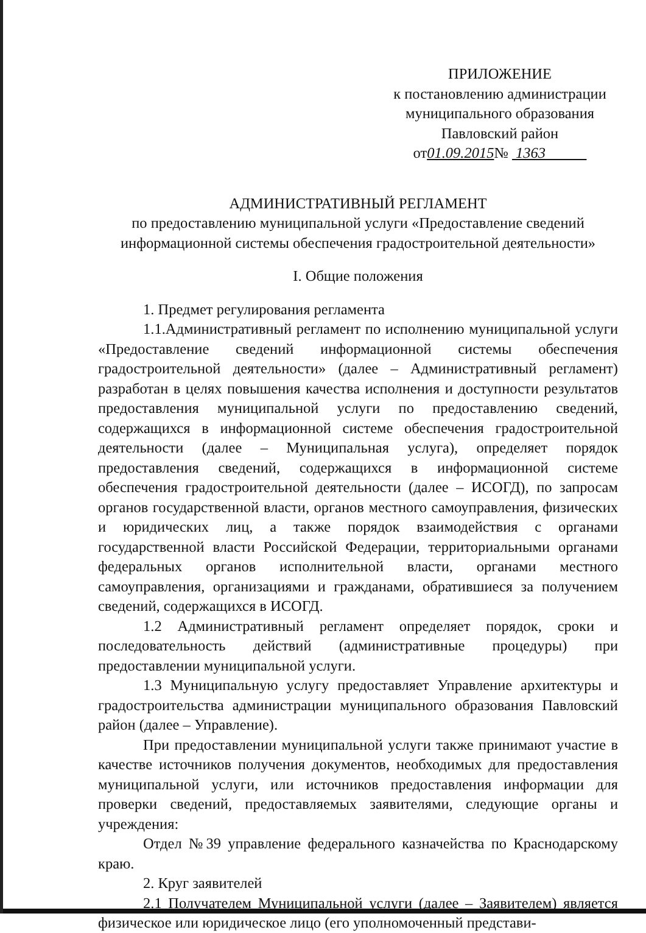ПРИЛОЖЕНИЕ
к постановлению администрации
муниципального образования
Павловский район
от01.09.2015№ 1363
АДМИНИСТРАТИВНЫЙ РЕГЛАМЕНТ
по предоставлению муниципальной услуги «Предоставление сведений информационной системы обеспечения градостроительной деятельности»
I. Общие положения
1. Предмет регулирования регламента
1.1.Административный регламент по исполнению муниципальной услуги «Предоставление сведений информационной системы обеспечения градостроительной деятельности» (далее – Административный регламент) разработан в целях повышения качества исполнения и доступности результатов предоставления муниципальной услуги по предоставлению сведений, содержащихся в информационной системе обеспечения градостроительной деятельности (далее – Муниципальная услуга), определяет порядок предоставления сведений, содержащихся в информационной системе обеспечения градостроительной деятельности (далее – ИСОГД), по запросам органов государственной власти, органов местного самоуправления, физических и юридических лиц, а также порядок взаимодействия с органами государственной власти Российской Федерации, территориальными органами федеральных органов исполнительной власти, органами местного самоуправления, организациями и гражданами, обратившиеся за получением сведений, содержащихся в ИСОГД.
1.2 Административный регламент определяет порядок, сроки и последовательность действий (административные процедуры) при предоставлении муниципальной услуги.
1.3 Муниципальную услугу предоставляет Управление архитектуры и градостроительства администрации муниципального образования Павловский район (далее – Управление).
При предоставлении муниципальной услуги также принимают участие в качестве источников получения документов, необходимых для предоставления муниципальной услуги, или источников предоставления информации для проверки сведений, предоставляемых заявителями, следующие органы и учреждения:
Отдел №39 управление федерального казначейства по Краснодарскому краю.
2. Круг заявителей
2.1 Получателем Муниципальной услуги (далее – Заявителем) является физическое или юридическое лицо (его уполномоченный представи-